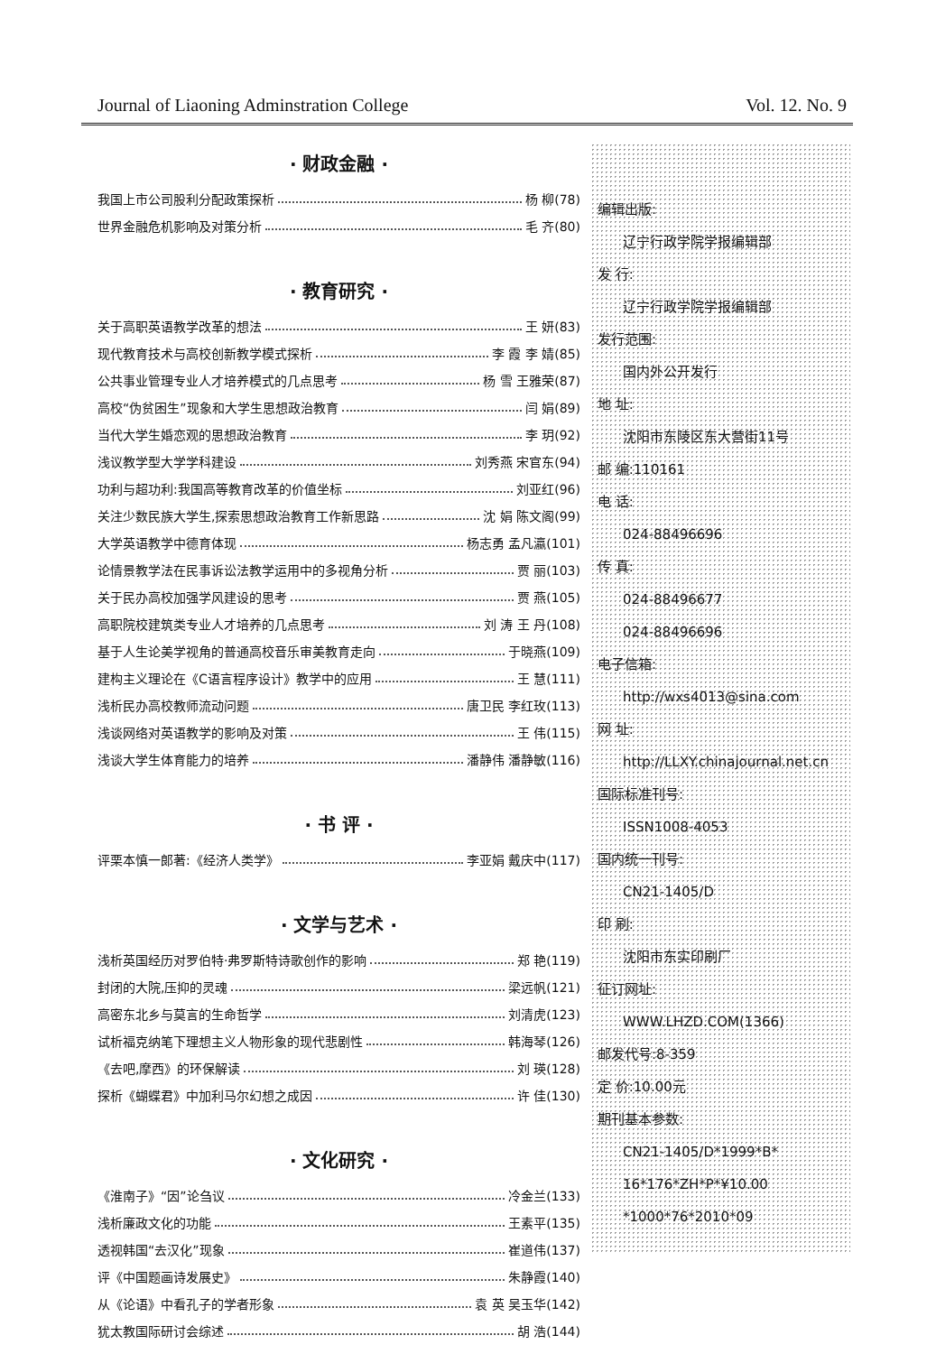Journal of Liaoning Adminstration College Vol. 12. No. 9
· 财政金融 ·
我国上市公司股利分配政策探析 杨 柳(78)
世界金融危机影响及对策分析 毛 齐(80)
· 教育研究 ·
关于高职英语教学改革的想法 王 妍(83)
现代教育技术与高校创新教学模式探析 李 霞 李 婧(85)
公共事业管理专业人才培养模式的几点思考 杨 雪 王雅荣(87)
高校“伪贫困生”现象和大学生思想政治教育 闫 娟(89)
当代大学生婚恋观的思想政治教育 李 玥(92)
浅议教学型大学学科建设 刘秀燕 宋官东(94)
功利与超功利:我国高等教育改革的价值坐标 刘亚红(96)
关注少数民族大学生,探索思想政治教育工作新思路 沈 娟 陈文阁(99)
大学英语教学中德育体现 杨志勇 孟凡瀛(101)
论情景教学法在民事诉讼法教学运用中的多视角分析 贾 丽(103)
关于民办高校加强学风建设的思考 贾 燕(105)
高职院校建筑类专业人才培养的几点思考 刘 涛 王 丹(108)
基于人生论美学视角的普通高校音乐审美教育走向 于晓燕(109)
建构主义理论在《C语言程序设计》教学中的应用 王 慧(111)
浅析民办高校教师流动问题 唐卫民 李红玫(113)
浅谈网络对英语教学的影响及对策 王 伟(115)
浅谈大学生体育能力的培养 潘静伟 潘静敏(116)
· 书 评 ·
评栗本慎一郎著:《经济人类学》 李亚娟 戴庆中(117)
· 文学与艺术 ·
浅析英国经历对罗伯特·弗罗斯特诗歌创作的影响 郑 艳(119)
封闭的大院,压抑的灵魂 梁远帆(121)
高密东北乡与莫言的生命哲学 刘清虎(123)
试析福克纳笔下理想主义人物形象的现代悲剧性 韩海琴(126)
《去吧,摩西》的环保解读 刘 瑛(128)
探析《蝴蝶君》中加利马尔幻想之成因 许 佳(130)
· 文化研究 ·
《淮南子》“因”论刍议 冷金兰(133)
浅析廉政文化的功能 王素平(135)
透视韩国“去汉化”现象 崔道伟(137)
评《中国题画诗发展史》 朱静霞(140)
从《论语》中看孔子的学者形象 袁 英 吴玉华(142)
犹太教国际研讨会综述 胡 浩(144)
编辑出版:
辽宁行政学院学报编辑部
发 行:
辽宁行政学院学报编辑部
发行范围:
国内外公开发行
地 址:
沈阳市东陵区东大营街11号
邮 编:110161
电 话:
024-88496696
传 真:
024-88496677
024-88496696
电子信箱:
http://wxs4013@sina.com
网 址:
http://LLXY.chinajournal.net.cn
国际标准刊号:
ISSN1008-4053
国内统一刊号:
CN21-1405/D
印 刷:
沈阳市东实印刷厂
征订网址:
WWW.LHZD.COM(1366)
邮发代号:8-359
定 价:10.00元
期刊基本参数:
CN21-1405/D*1999*B*
16*176*ZH*P*¥10.00
*1000*76*2010*09